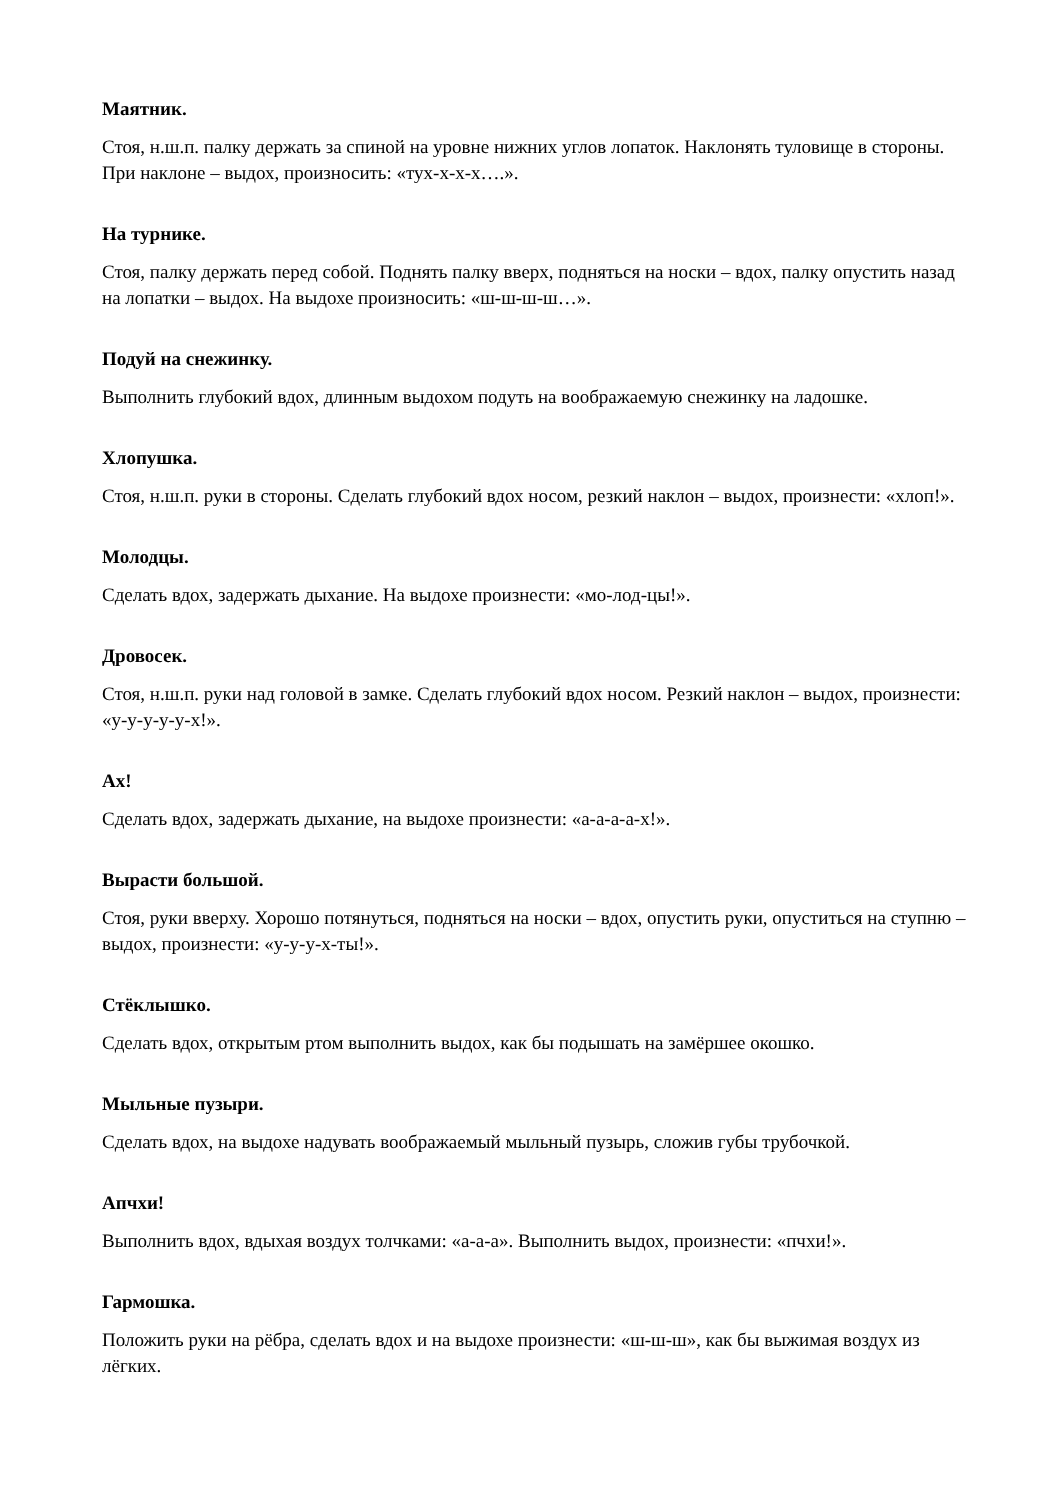Маятник.
Стоя, н.ш.п. палку держать за спиной на уровне нижних углов лопаток. Наклонять туловище в стороны. При наклоне – выдох, произносить: «тух-х-х-х….».
На турнике.
Стоя, палку держать перед собой. Поднять палку вверх, подняться на носки – вдох, палку опустить назад на лопатки – выдох. На выдохе произносить: «ш-ш-ш-ш…».
Подуй на снежинку.
Выполнить глубокий вдох, длинным выдохом подуть на воображаемую снежинку на ладошке.
Хлопушка.
Стоя, н.ш.п. руки в стороны. Сделать глубокий вдох носом, резкий наклон – выдох, произнести: «хлоп!».
Молодцы.
Сделать вдох, задержать дыхание. На выдохе произнести: «мо-лод-цы!».
Дровосек.
Стоя, н.ш.п. руки над головой в замке. Сделать глубокий вдох носом. Резкий наклон – выдох, произнести: «у-у-у-у-у-х!».
Ах!
Сделать вдох, задержать дыхание, на выдохе произнести: «а-а-а-а-х!».
Вырасти большой.
Стоя, руки вверху. Хорошо потянуться, подняться на носки – вдох, опустить руки, опуститься на ступню – выдох, произнести: «у-у-у-х-ты!».
Стёклышко.
Сделать вдох, открытым ртом выполнить выдох, как бы подышать на замёршее окошко.
Мыльные пузыри.
Сделать вдох, на выдохе надувать воображаемый мыльный пузырь, сложив губы трубочкой.
Апчхи!
Выполнить вдох, вдыхая воздух толчками: «а-а-а». Выполнить выдох, произнести: «пчхи!».
Гармошка.
Положить руки на рёбра, сделать вдох и на выдохе произнести: «ш-ш-ш», как бы выжимая воздух из лёгких.